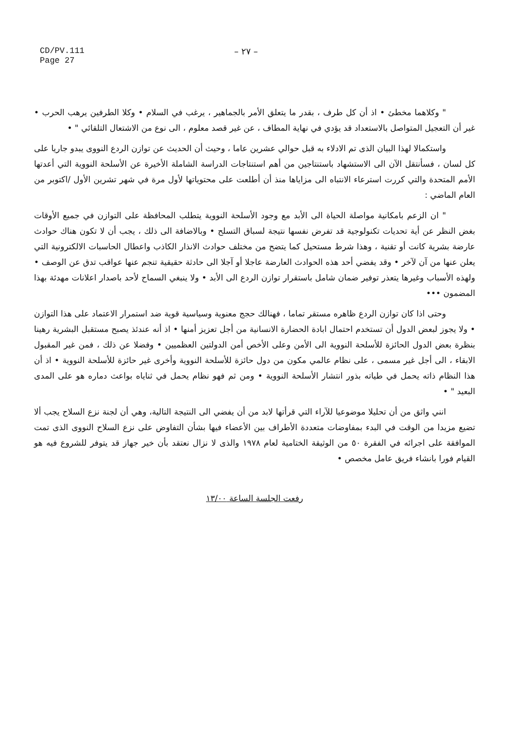CD/PV.111
Page 27
– ٢٧ –
" وكلاهما مخطئ • اذ أن كل طرف ، بقدر ما يتعلق الأمر بالجماهير ، يرغب في السلام • وكلا الطرفين يرهب الحرب • غير أن التعجيل المتواصل بالاستعداد قد يؤدي في نهاية المطاف ، عن غير قصد معلوم ، الى نوع من الاشتعال التلقائي " •
واستكمالا لهذا البيان الذى تم الادلاء به قبل حوالي عشرين عاما ، وحيث أن الحديث عن توازن الردع النووى يبدو جاريا على كل لسان ، فسأنتقل الآن الى الاستشهاد باستنتاجين من أهم استنتاجات الدراسة الشاملة الأخيرة عن الأسلحة النووية التي أعدتها الأمم المتحدة والتي كررت استرعاء الانتباه الى مزاياها منذ أن أطلعت على محتوياتها لأول مرة في شهر تشرين الأول /اكتوبر من العام الماضي :
" ان الزعم بامكانية مواصلة الحياة الى الأبد مع وجود الأسلحة النووية يتطلب المحافظة على التوازن في جميع الأوقات بغض النظر عن أية تحديات تكنولوجية قد تفرض نفسها نتيجة لسباق التسلح • وبالاضافة الى ذلك ، يجب أن لا تكون هناك حوادث عارضة بشرية كانت أو تقنية ، وهذا شرط مستحيل كما يتضح من مختلف حوادث الانذار الكاذب واعطال الحاسبات الالكترونية التي يعلن عنها من آن لآخر • وقد يفضي أحد هذه الحوادث العارضة عاجلا أو آجلا الى حادثة حقيقية تنجم عنها عواقب تدق عن الوصف • ولهذه الأسباب وغيرها يتعذر توفير ضمان شامل باستقرار توازن الردع الى الأبد • ولا ينبغي السماح لأحد باصدار اعلانات مهدئة بهذا المضمون •••
وحتى اذا كان توازن الردع ظاهره مستقر تماما ، فهنالك حجج معنوية وسياسية قوية ضد استمرار الاعتماد على هذا التوازن • ولا يجوز لبعض الدول أن تستخدم احتمال ابادة الحضارة الانسانية من أجل تعزيز أمنها • اذ أنه عندئذ يصبح مستقبل البشرية رهينا بنظرة بعض الدول الحائزة للأسلحة النووية الى الأمن وعلى الأخص أمن الدولتين العظميين • وفضلا عن ذلك ، فمن غير المقبول الابقاء ، الى أجل غير مسمى ، على نظام عالمي مكون من دول حائزة للأسلحة النووية وأخرى غير حائزة للأسلحة النووية • اذ أن هذا النظام ذاته يحمل في طياته بذور انتشار الأسلحة النووية • ومن ثم فهو نظام يحمل في ثناياه بواعث دماره هو على المدى البعيد " •
انني واثق من أن تحليلا موضوعيا للآراء التي قرأتها لابد من أن يفضي الى النتيجة التالية، وهي أن لجنة نزع السلاح يجب ألا تضيع مزيدا من الوقت في البدء بمفاوضات متعددة الأطراف بين الأعضاء فيها بشأن التفاوض على نزع السلاح النووى الذى تمت الموافقة على اجرائه في الفقرة ٥٠ من الوثيقة الختامية لعام ١٩٧٨ والذى لا نزال نعتقد بأن خير جهاز قد يتوفر للشروع فيه هو القيام فورا بانشاء فريق عامل مخصص •
رفعت الجلسة الساعة ١٣/٠٠